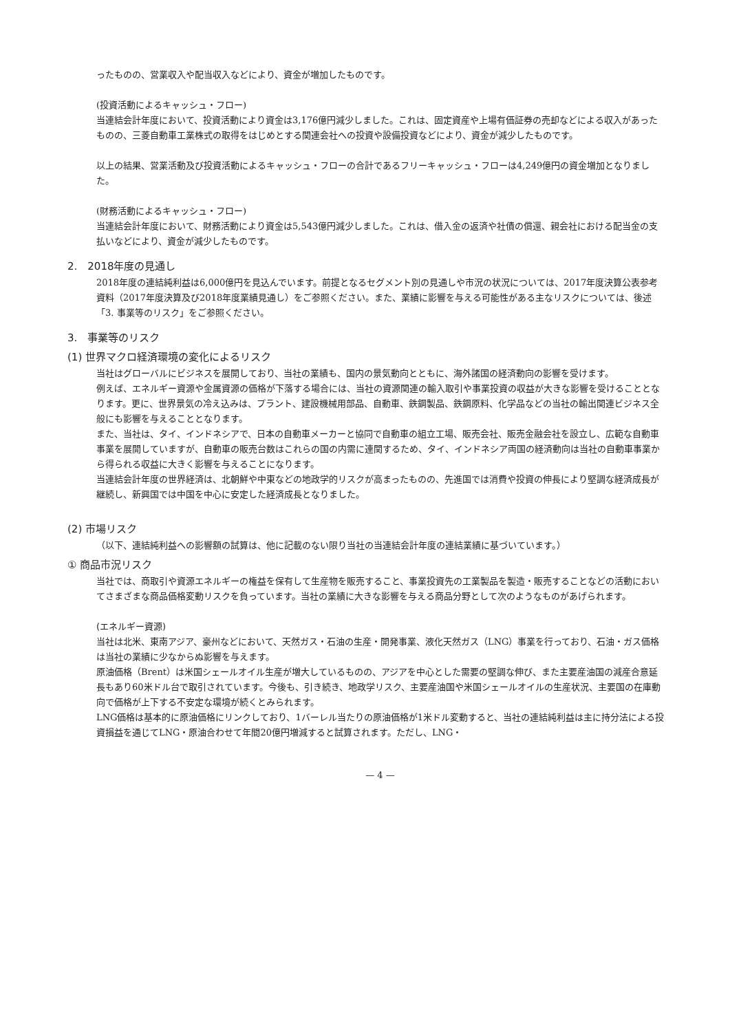ったものの、営業収入や配当収入などにより、資金が増加したものです。
(投資活動によるキャッシュ・フロー)
当連結会計年度において、投資活動により資金は3,176億円減少しました。これは、固定資産や上場有価証券の売却などによる収入があったものの、三菱自動車工業株式の取得をはじめとする関連会社への投資や設備投資などにより、資金が減少したものです。
以上の結果、営業活動及び投資活動によるキャッシュ・フローの合計であるフリーキャッシュ・フローは4,249億円の資金増加となりました。
(財務活動によるキャッシュ・フロー)
当連結会計年度において、財務活動により資金は5,543億円減少しました。これは、借入金の返済や社債の償還、親会社における配当金の支払いなどにより、資金が減少したものです。
2.　2018年度の見通し
2018年度の連結純利益は6,000億円を見込んでいます。前提となるセグメント別の見通しや市況の状況については、2017年度決算公表参考資料（2017年度決算及び2018年度業績見通し）をご参照ください。また、業績に影響を与える可能性がある主なリスクについては、後述「3. 事業等のリスク」をご参照ください。
3.　事業等のリスク
(1) 世界マクロ経済環境の変化によるリスク
当社はグローバルにビジネスを展開しており、当社の業績も、国内の景気動向とともに、海外諸国の経済動向の影響を受けます。
例えば、エネルギー資源や金属資源の価格が下落する場合には、当社の資源関連の輸入取引や事業投資の収益が大きな影響を受けることとなります。更に、世界景気の冷え込みは、プラント、建設機械用部品、自動車、鉄鋼製品、鉄鋼原料、化学品などの当社の輸出関連ビジネス全般にも影響を与えることとなります。
また、当社は、タイ、インドネシアで、日本の自動車メーカーと協同で自動車の組立工場、販売会社、販売金融会社を設立し、広範な自動車事業を展開していますが、自動車の販売台数はこれらの国の内需に連関するため、タイ、インドネシア両国の経済動向は当社の自動車事業から得られる収益に大きく影響を与えることになります。
当連結会計年度の世界経済は、北朝鮮や中東などの地政学的リスクが高まったものの、先進国では消費や投資の伸長により堅調な経済成長が継続し、新興国では中国を中心に安定した経済成長となりました。
(2) 市場リスク
（以下、連結純利益への影響額の試算は、他に記載のない限り当社の当連結会計年度の連結業績に基づいています。）
① 商品市況リスク
当社では、商取引や資源エネルギーの権益を保有して生産物を販売すること、事業投資先の工業製品を製造・販売することなどの活動においてさまざまな商品価格変動リスクを負っています。当社の業績に大きな影響を与える商品分野として次のようなものがあげられます。
(エネルギー資源)
当社は北米、東南アジア、豪州などにおいて、天然ガス・石油の生産・開発事業、液化天然ガス（LNG）事業を行っており、石油・ガス価格は当社の業績に少なからぬ影響を与えます。
原油価格（Brent）は米国シェールオイル生産が増大しているものの、アジアを中心とした需要の堅調な伸び、また主要産油国の減産合意延長もあり60米ドル台で取引されています。今後も、引き続き、地政学リスク、主要産油国や米国シェールオイルの生産状況、主要国の在庫動向で価格が上下する不安定な環境が続くとみられます。
LNG価格は基本的に原油価格にリンクしており、1バーレル当たりの原油価格が1米ドル変動すると、当社の連結純利益は主に持分法による投資損益を通じてLNG・原油合わせて年間20億円増減すると試算されます。ただし、LNG・
— 4 —